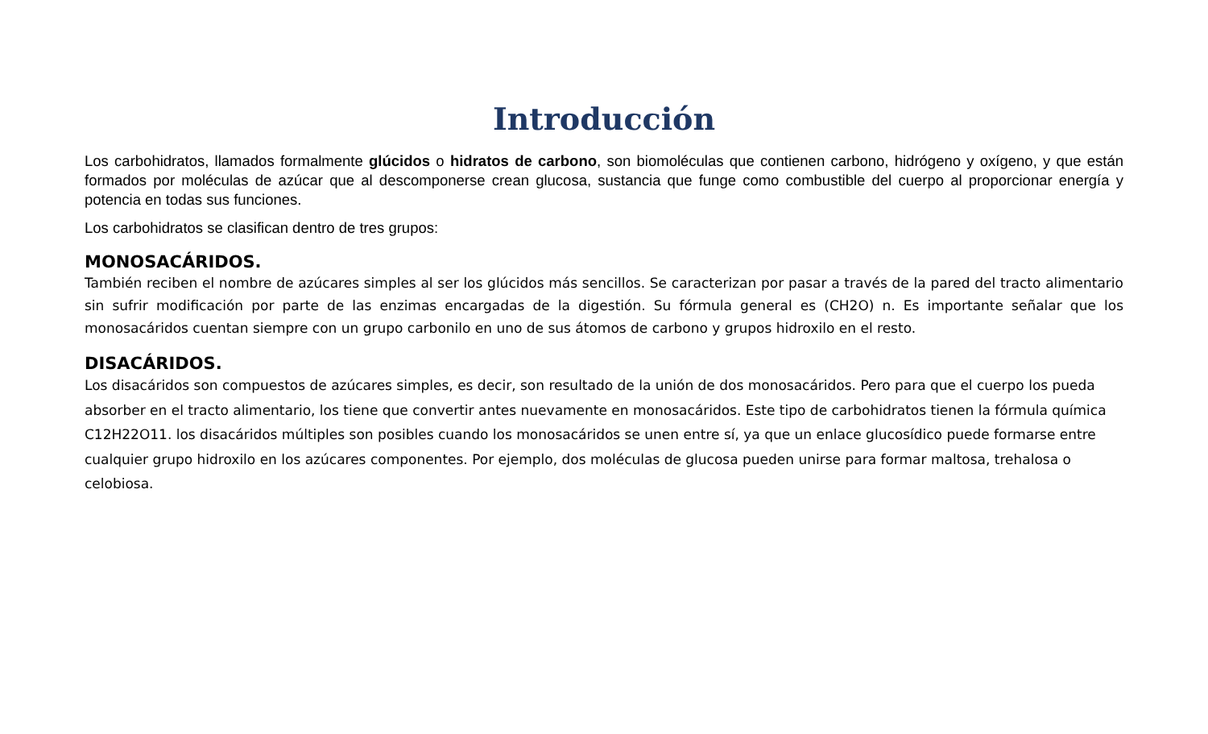Introducción
Los carbohidratos, llamados formalmente glúcidos o hidratos de carbono, son biomoléculas que contienen carbono, hidrógeno y oxígeno, y que están formados por moléculas de azúcar que al descomponerse crean glucosa, sustancia que funge como combustible del cuerpo al proporcionar energía y potencia en todas sus funciones.
Los carbohidratos se clasifican dentro de tres grupos:
MONOSACÁRIDOS.
También reciben el nombre de azúcares simples al ser los glúcidos más sencillos. Se caracterizan por pasar a través de la pared del tracto alimentario sin sufrir modificación por parte de las enzimas encargadas de la digestión. Su fórmula general es (CH2O) n. Es importante señalar que los monosacáridos cuentan siempre con un grupo carbonilo en uno de sus átomos de carbono y grupos hidroxilo en el resto.
DISACÁRIDOS.
Los disacáridos son compuestos de azúcares simples, es decir, son resultado de la unión de dos monosacáridos. Pero para que el cuerpo los pueda absorber en el tracto alimentario, los tiene que convertir antes nuevamente en monosacáridos. Este tipo de carbohidratos tienen la fórmula química C12H22O11. los disacáridos múltiples son posibles cuando los monosacáridos se unen entre sí, ya que un enlace glucosídico puede formarse entre cualquier grupo hidroxilo en los azúcares componentes. Por ejemplo, dos moléculas de glucosa pueden unirse para formar maltosa, trehalosa o celobiosa.